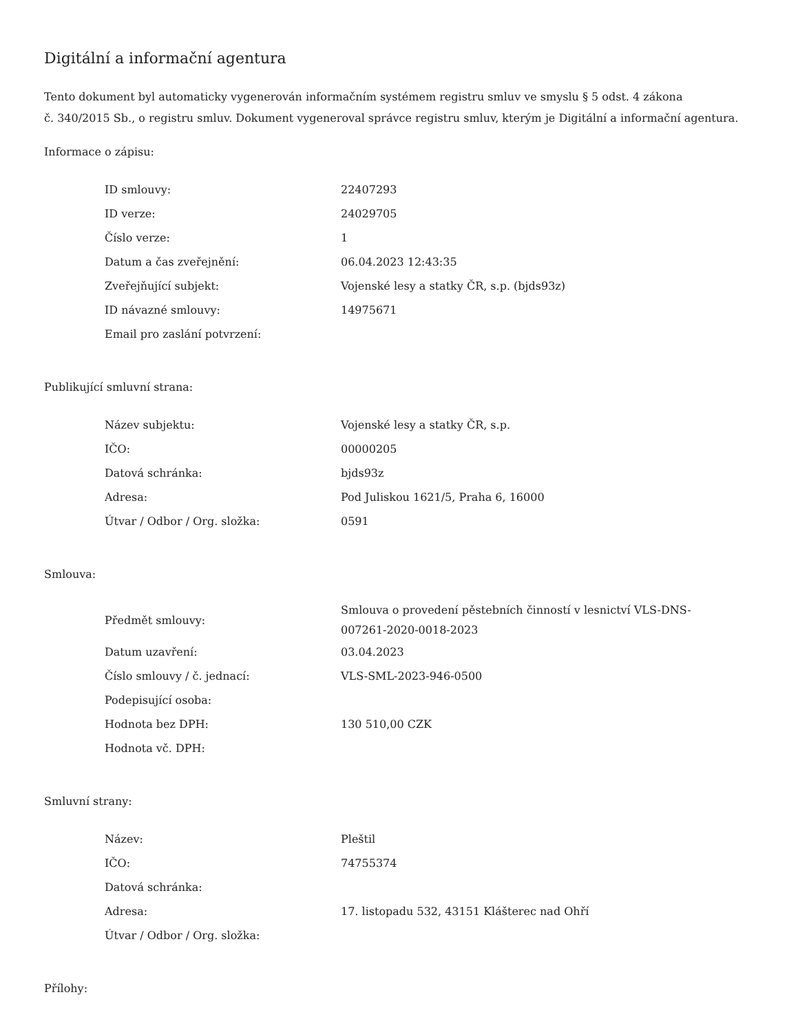Digitální a informační agentura
Tento dokument byl automaticky vygenerován informačním systémem registru smluv ve smyslu § 5 odst. 4 zákona
č. 340/2015 Sb., o registru smluv. Dokument vygeneroval správce registru smluv, kterým je Digitální a informační agentura.
Informace o zápisu:
| ID smlouvy: | 22407293 |
| ID verze: | 24029705 |
| Číslo verze: | 1 |
| Datum a čas zveřejnění: | 06.04.2023 12:43:35 |
| Zveřejňující subjekt: | Vojenské lesy a statky ČR, s.p. (bjds93z) |
| ID návazné smlouvy: | 14975671 |
| Email pro zaslání potvrzení: | |
Publikující smluvní strana:
| Název subjektu: | Vojenské lesy a statky ČR, s.p. |
| IČO: | 00000205 |
| Datová schránka: | bjds93z |
| Adresa: | Pod Juliskou 1621/5, Praha 6, 16000 |
| Útvar / Odbor / Org. složka: | 0591 |
Smlouva:
| Předmět smlouvy: | Smlouva o provedení pěstebních činností v lesnictví VLS-DNS-007261-2020-0018-2023 |
| Datum uzavření: | 03.04.2023 |
| Číslo smlouvy / č. jednací: | VLS-SML-2023-946-0500 |
| Podepisující osoba: | |
| Hodnota bez DPH: | 130 510,00 CZK |
| Hodnota vč. DPH: | |
Smluvní strany:
| Název: | Pleštil |
| IČO: | 74755374 |
| Datová schránka: | |
| Adresa: | 17. listopadu 532, 43151 Klášterec nad Ohří |
| Útvar / Odbor / Org. složka: | |
Přílohy: